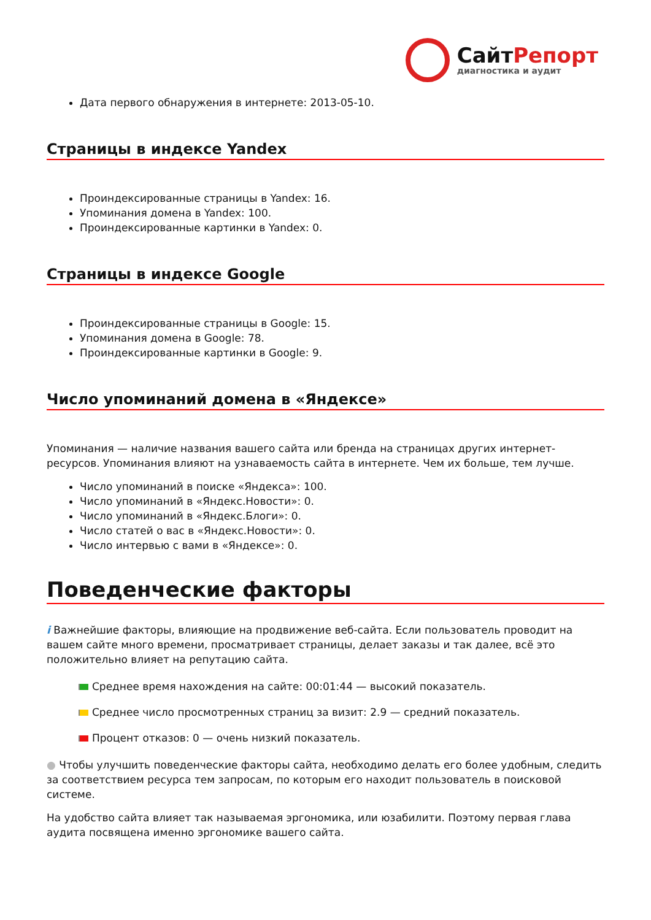СайтРепорт
диагностика и аудит
Дата первого обнаружения в интернете: 2013-05-10.
Страницы в индексе Yandex
Проиндексированные страницы в Yandex: 16.
Упоминания домена в Yandex: 100.
Проиндексированные картинки в Yandex: 0.
Страницы в индексе Google
Проиндексированные страницы в Google: 15.
Упоминания домена в Google: 78.
Проиндексированные картинки в Google: 9.
Число упоминаний домена в «Яндексе»
Упоминания — наличие названия вашего сайта или бренда на страницах других интернет-ресурсов. Упоминания влияют на узнаваемость сайта в интернете. Чем их больше, тем лучше.
Число упоминаний в поиске «Яндекса»: 100.
Число упоминаний в «Яндекс.Новости»: 0.
Число упоминаний в «Яндекс.Блоги»: 0.
Число статей о вас в «Яндекс.Новости»: 0.
Число интервью с вами в «Яндексе»: 0.
Поведенческие факторы
i Важнейшие факторы, влияющие на продвижение веб-сайта. Если пользователь проводит на вашем сайте много времени, просматривает страницы, делает заказы и так далее, всё это положительно влияет на репутацию сайта.
Среднее время нахождения на сайте: 00:01:44 — высокий показатель.
Среднее число просмотренных страниц за визит: 2.9 — средний показатель.
Процент отказов: 0 — очень низкий показатель.
● Чтобы улучшить поведенческие факторы сайта, необходимо делать его более удобным, следить за соответствием ресурса тем запросам, по которым его находит пользователь в поисковой системе.
На удобство сайта влияет так называемая эргономика, или юзабилити. Поэтому первая глава аудита посвящена именно эргономике вашего сайта.